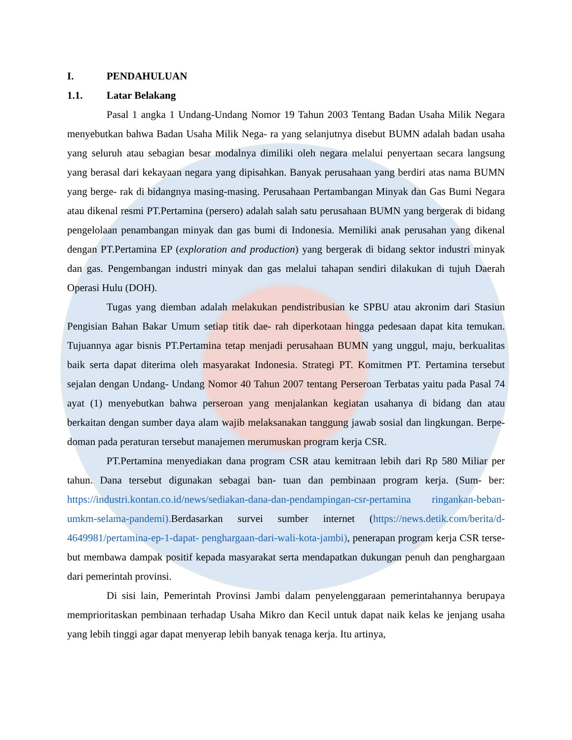I. PENDAHULUAN
1.1. Latar Belakang
Pasal 1 angka 1 Undang-Undang Nomor 19 Tahun 2003 Tentang Badan Usaha Milik Negara menyebutkan bahwa Badan Usaha Milik Nega- ra yang selanjutnya disebut BUMN adalah badan usaha yang seluruh atau sebagian besar modalnya dimiliki oleh negara melalui penyertaan secara langsung yang berasal dari kekayaan negara yang dipisahkan. Banyak perusahaan yang berdiri atas nama BUMN yang berge- rak di bidangnya masing-masing. Perusahaan Pertambangan Minyak dan Gas Bumi Negara atau dikenal resmi PT.Pertamina (persero) adalah salah satu perusahaan BUMN yang bergerak di bidang pengelolaan penambangan minyak dan gas bumi di Indonesia. Memiliki anak perusahan yang dikenal dengan PT.Pertamina EP (exploration and production) yang bergerak di bidang sektor industri minyak dan gas. Pengembangan industri minyak dan gas melalui tahapan sendiri dilakukan di tujuh Daerah Operasi Hulu (DOH).
Tugas yang diemban adalah melakukan pendistribusian ke SPBU atau akronim dari Stasiun Pengisian Bahan Bakar Umum setiap titik dae- rah diperkotaan hingga pedesaan dapat kita temukan. Tujuannya agar bisnis PT.Pertamina tetap menjadi perusahaan BUMN yang unggul, maju, berkualitas baik serta dapat diterima oleh masyarakat Indonesia. Strategi PT. Komitmen PT. Pertamina tersebut sejalan dengan Undang- Undang Nomor 40 Tahun 2007 tentang Perseroan Terbatas yaitu pada Pasal 74 ayat (1) menyebutkan bahwa perseroan yang menjalankan kegiatan usahanya di bidang dan atau berkaitan dengan sumber daya alam wajib melaksanakan tanggung jawab sosial dan lingkungan. Berpe- doman pada peraturan tersebut manajemen merumuskan program kerja CSR.
PT.Pertamina menyediakan dana program CSR atau kemitraan lebih dari Rp 580 Miliar per tahun. Dana tersebut digunakan sebagai ban- tuan dan pembinaan program kerja. (Sum- ber: https://industri.kontan.co.id/news/sediakan-dana-dan-pendampingan-csr-pertamina ringankan-beban-umkm-selama-pandemi). Berdasarkan survei sumber internet (https://news.detik.com/berita/d-4649981/pertamina-ep-1-dapat- penghargaan-dari-wali-kota-jambi), penerapan program kerja CSR terse- but membawa dampak positif kepada masyarakat serta mendapatkan dukungan penuh dan penghargaan dari pemerintah provinsi.
Di sisi lain, Pemerintah Provinsi Jambi dalam penyelenggaraan pemerintahannya berupaya memprioritaskan pembinaan terhadap Usaha Mikro dan Kecil untuk dapat naik kelas ke jenjang usaha yang lebih tinggi agar dapat menyerap lebih banyak tenaga kerja. Itu artinya,